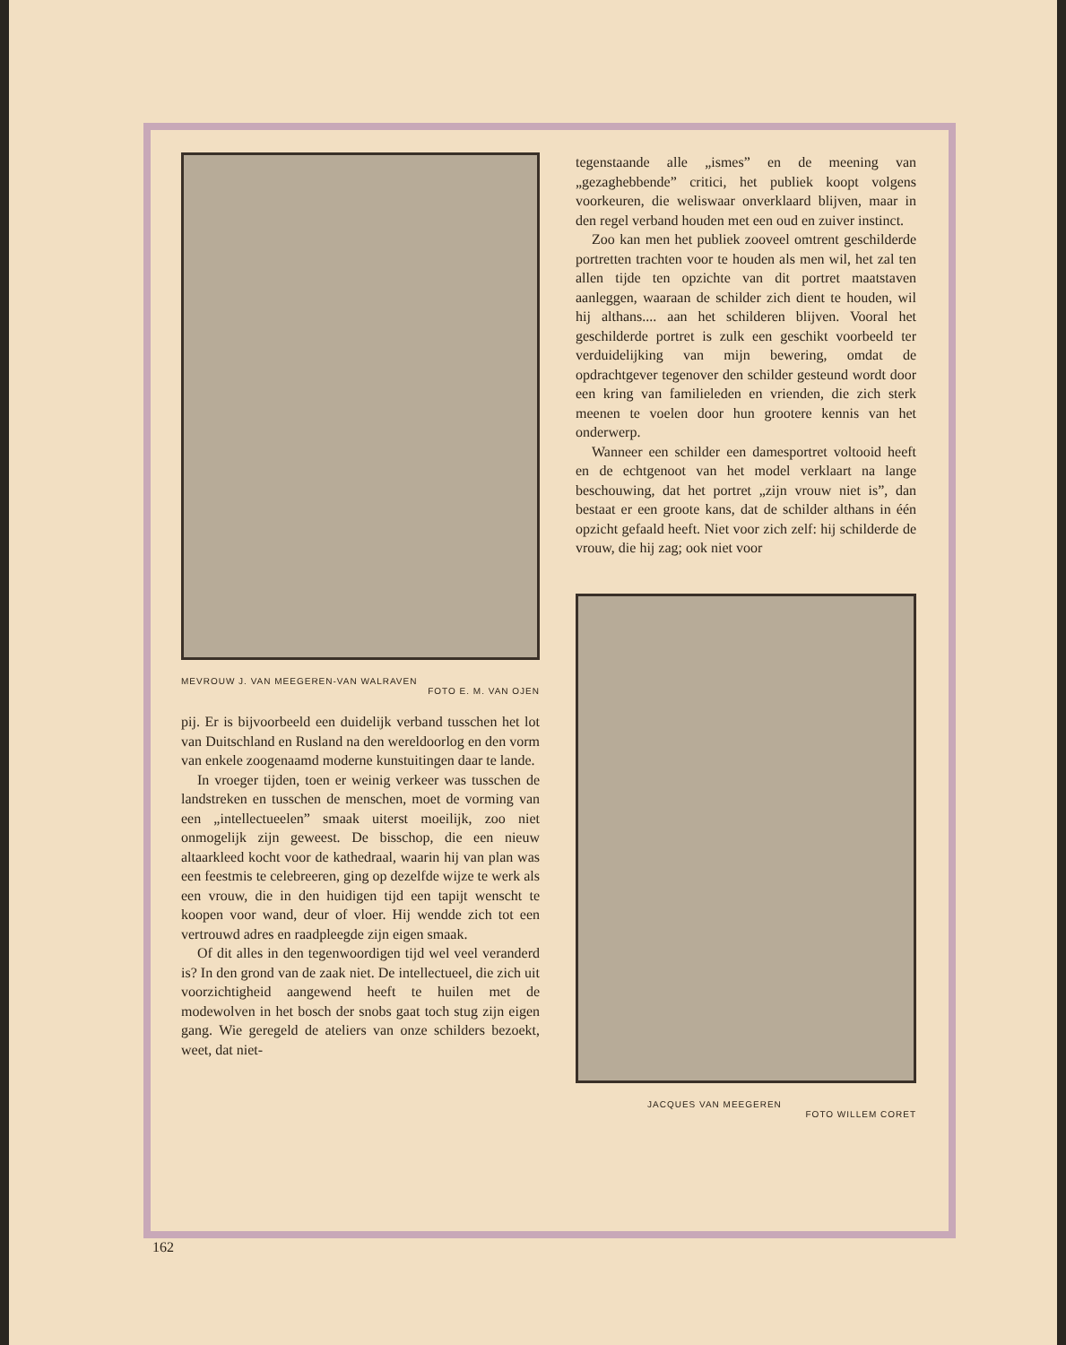MEVROUW J. VAN MEEGEREN-VAN WALRAVEN
FOTO E. M. VAN OJEN
pij. Er is bijvoorbeeld een duidelijk verband tusschen het lot van Duitschland en Rusland na den wereldoorlog en den vorm van enkele zoogenaamd moderne kunstuitingen daar te lande.
In vroeger tijden, toen er weinig verkeer was tusschen de landstreken en tusschen de menschen, moet de vorming van een „intellectueelen” smaak uiterst moeilijk, zoo niet onmogelijk zijn geweest. De bisschop, die een nieuw altaarkleed kocht voor de kathedraal, waarin hij van plan was een feestmis te celebreeren, ging op dezelfde wijze te werk als een vrouw, die in den huidigen tijd een tapijt wenscht te koopen voor wand, deur of vloer. Hij wendde zich tot een vertrouwd adres en raadpleegde zijn eigen smaak.
Of dit alles in den tegenwoordigen tijd wel veel veranderd is? In den grond van de zaak niet. De intellectueel, die zich uit voorzichtigheid aangewend heeft te huilen met de modewolven in het bosch der snobs gaat toch stug zijn eigen gang. Wie geregeld de ateliers van onze schilders bezoekt, weet, dat niet-
tegenstaande alle „ismes” en de meening van „gezaghebbende” critici, het publiek koopt volgens voorkeuren, die weliswaar onverklaard blijven, maar in den regel verband houden met een oud en zuiver instinct.
Zoo kan men het publiek zooveel omtrent geschilderde portretten trachten voor te houden als men wil, het zal ten allen tijde ten opzichte van dit portret maatstaven aanleggen, waaraan de schilder zich dient te houden, wil hij althans.... aan het schilderen blijven. Vooral het geschilderde portret is zulk een geschikt voorbeeld ter verduidelijking van mijn bewering, omdat de opdrachtgever tegenover den schilder gesteund wordt door een kring van familieleden en vrienden, die zich sterk meenen te voelen door hun grootere kennis van het onderwerp.
Wanneer een schilder een damesportret voltooid heeft en de echtgenoot van het model verklaart na lange beschouwing, dat het portret „zijn vrouw niet is”, dan bestaat er een groote kans, dat de schilder althans in één opzicht gefaald heeft. Niet voor zich zelf: hij schilderde de vrouw, die hij zag; ook niet voor
JACQUES VAN MEEGEREN
FOTO WILLEM CORET
162